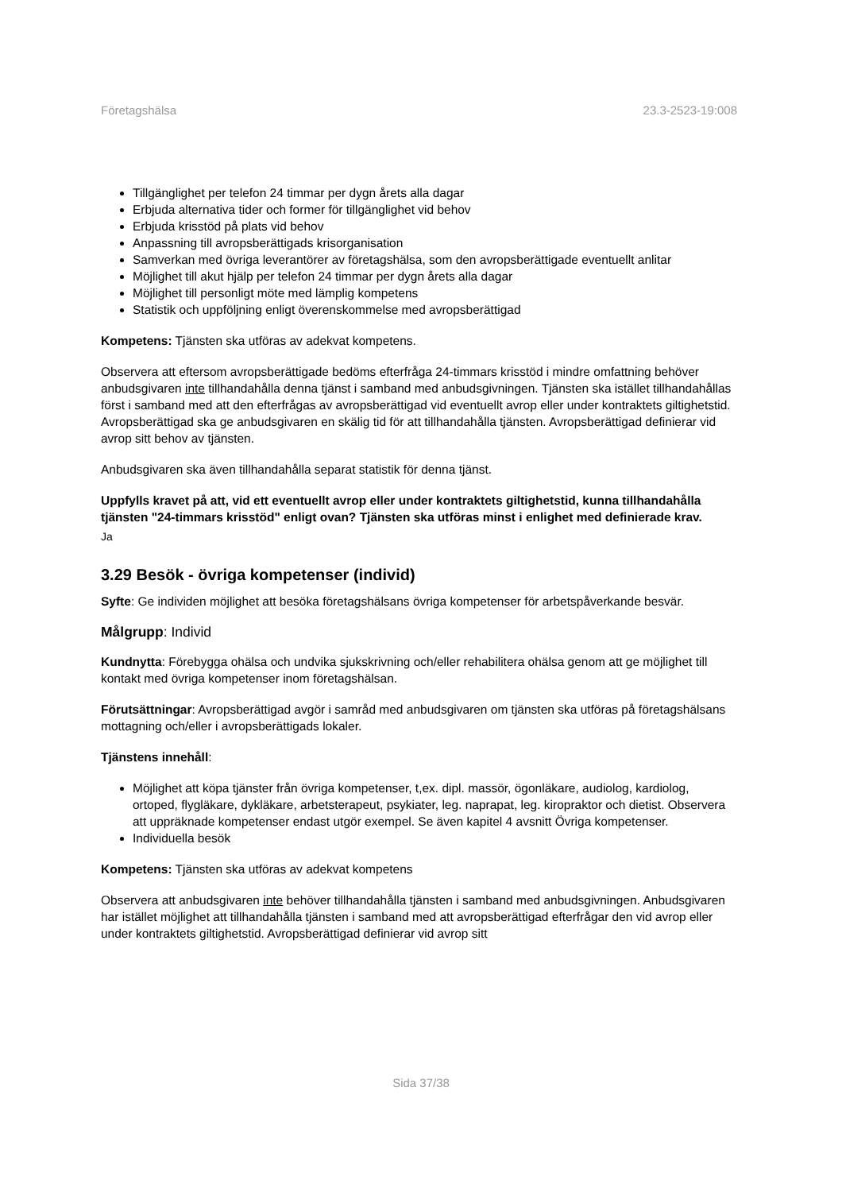Företagshälsa 23.3-2523-19:008
Tillgänglighet per telefon 24 timmar per dygn årets alla dagar
Erbjuda alternativa tider och former för tillgänglighet vid behov
Erbjuda krisstöd på plats vid behov
Anpassning till avropsberättigads krisorganisation
Samverkan med övriga leverantörer av företagshälsa, som den avropsberättigade eventuellt anlitar
Möjlighet till akut hjälp per telefon 24 timmar per dygn årets alla dagar
Möjlighet till personligt möte med lämplig kompetens
Statistik och uppföljning enligt överenskommelse med avropsberättigad
Kompetens: Tjänsten ska utföras av adekvat kompetens.
Observera att eftersom avropsberättigade bedöms efterfråga 24-timmars krisstöd i mindre omfattning behöver anbudsgivaren inte tillhandahålla denna tjänst i samband med anbudsgivningen. Tjänsten ska istället tillhandahållas först i samband med att den efterfrågas av avropsberättigad vid eventuellt avrop eller under kontraktets giltighetstid. Avropsberättigad ska ge anbudsgivaren en skälig tid för att tillhandahålla tjänsten. Avropsberättigad definierar vid avrop sitt behov av tjänsten.
Anbudsgivaren ska även tillhandahålla separat statistik för denna tjänst.
Uppfylls kravet på att, vid ett eventuellt avrop eller under kontraktets giltighetstid, kunna tillhandahålla tjänsten "24-timmars krisstöd" enligt ovan? Tjänsten ska utföras minst i enlighet med definierade krav.
Ja
3.29 Besök - övriga kompetenser (individ)
Syfte: Ge individen möjlighet att besöka företagshälsans övriga kompetenser för arbetspåverkande besvär.
Målgrupp: Individ
Kundnytta: Förebygga ohälsa och undvika sjukskrivning och/eller rehabilitera ohälsa genom att ge möjlighet till kontakt med övriga kompetenser inom företagshälsan.
Förutsättningar: Avropsberättigad avgör i samråd med anbudsgivaren om tjänsten ska utföras på företagshälsans mottagning och/eller i avropsberättigads lokaler.
Tjänstens innehåll:
Möjlighet att köpa tjänster från övriga kompetenser, t,ex. dipl. massör, ögonläkare, audiolog, kardiolog, ortoped, flygläkare, dykläkare, arbetsterapeut, psykiater, leg. naprapat, leg. kiropraktor och dietist. Observera att uppräknade kompetenser endast utgör exempel. Se även kapitel 4 avsnitt Övriga kompetenser.
Individuella besök
Kompetens: Tjänsten ska utföras av adekvat kompetens
Observera att anbudsgivaren inte behöver tillhandahålla tjänsten i samband med anbudsgivningen. Anbudsgivaren har istället möjlighet att tillhandahålla tjänsten i samband med att avropsberättigad efterfrågar den vid avrop eller under kontraktets giltighetstid. Avropsberättigad definierar vid avrop sitt
Sida 37/38